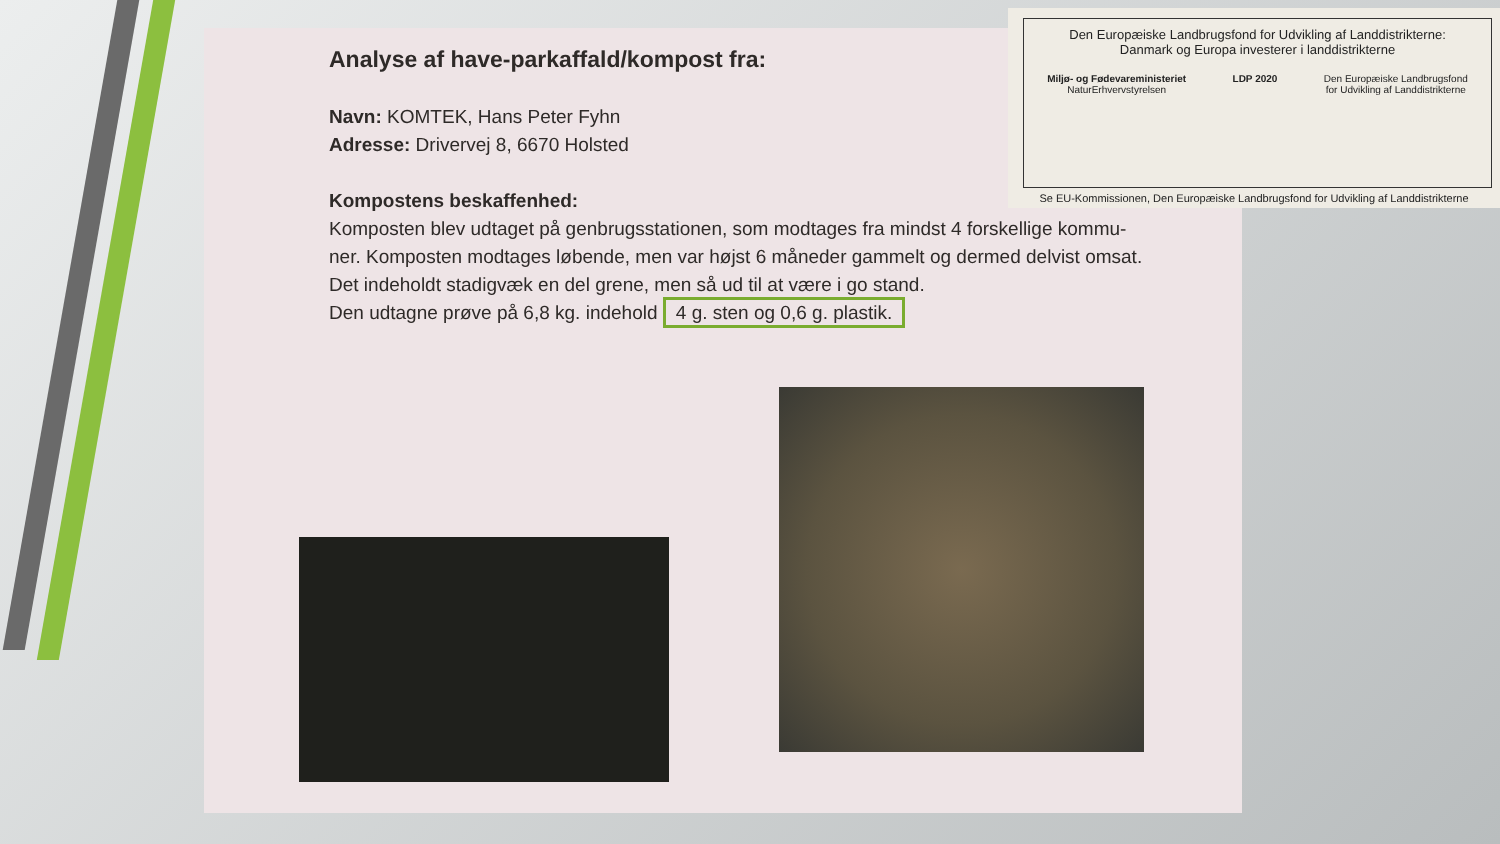Analyse af have-parkaffald/kompost fra:
Navn: KOMTEK, Hans Peter Fyhn
Adresse: Drivervej 8, 6670 Holsted
Kompostens beskaffenhed:
Komposten blev udtaget på genbrugsstationen, som modtages fra mindst 4 forskellige kommu-
ner. Komposten modtages løbende, men var højst 6 måneder gammelt og dermed delvist omsat.
Det indeholdt stadigvæk en del grene, men så ud til at være i go stand.
Den udtagne prøve på 6,8 kg. indehold 4 g. sten og 0,6 g. plastik.
Den Europæiske Landbrugsfond for Udvikling af Landdistrikterne:
Danmark og Europa investerer i landdistrikterne
Miljø- og Fødevareministeriet
NaturErhvervstyrelsen LDP 2020 Den Europæiske Landbrugsfond
for Udvikling af Landdistrikterne
Se EU-Kommissionen, Den Europæiske Landbrugsfond for Udvikling af Landdistrikterne